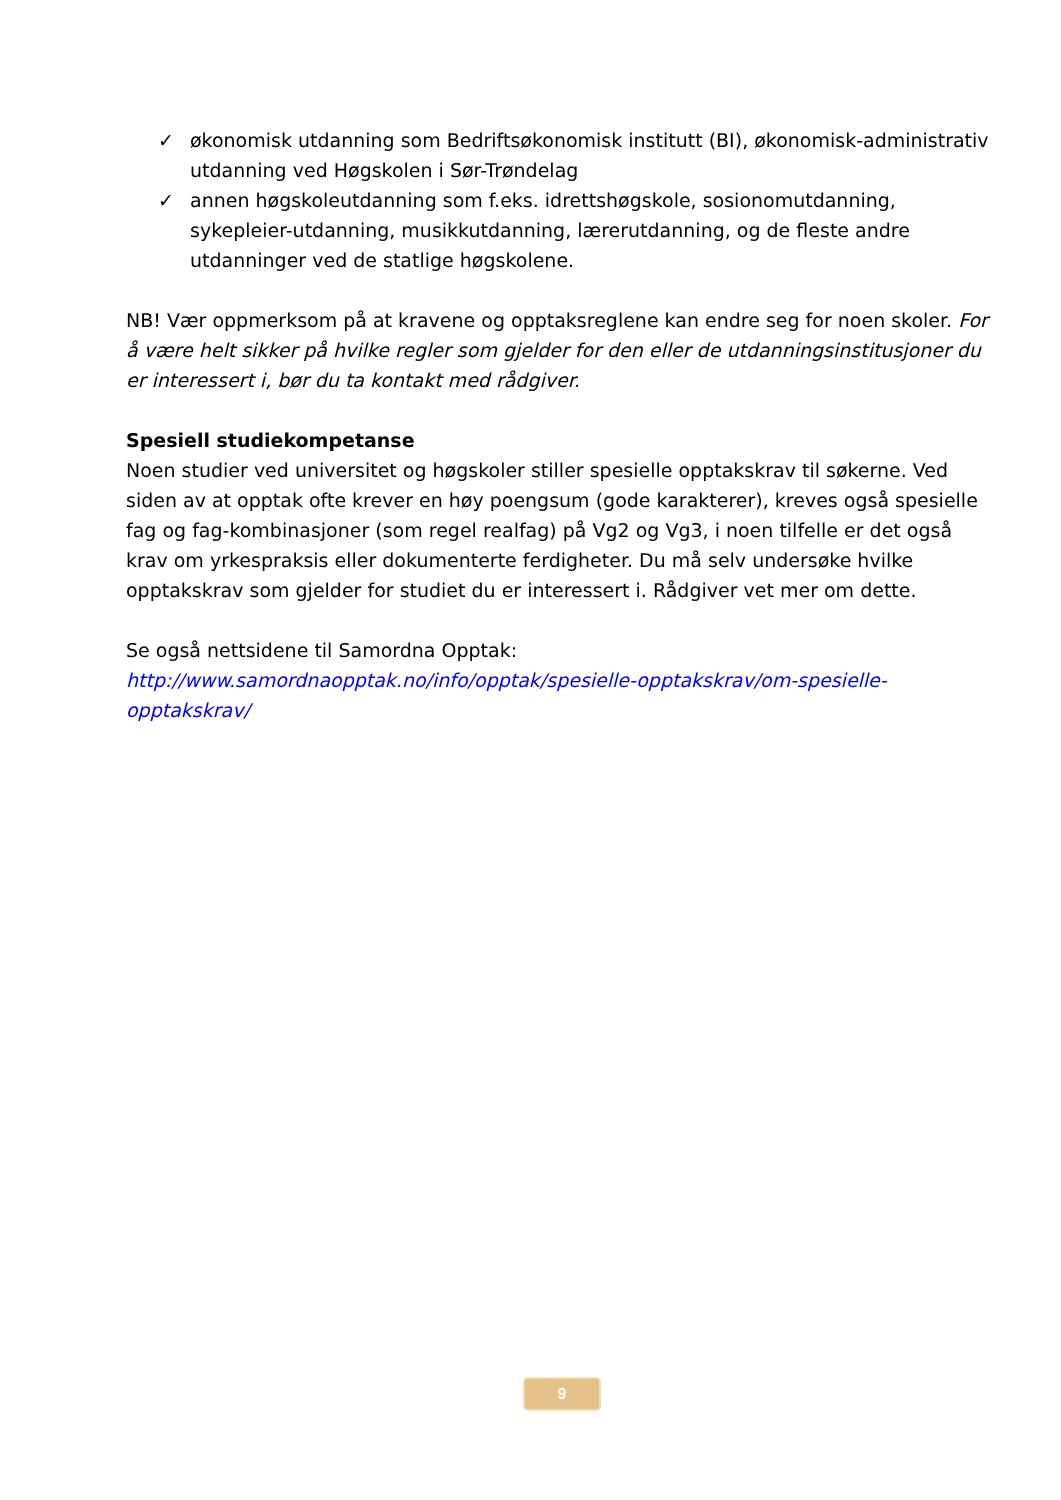✓ økonomisk utdanning som Bedriftsøkonomisk institutt (BI), økonomisk-administrativ utdanning ved Høgskolen i Sør-Trøndelag
✓ annen høgskoleutdanning som f.eks. idrettshøgskole, sosionomutdanning, sykepleier-utdanning, musikkutdanning, lærerutdanning, og de fleste andre utdanninger ved de statlige høgskolene.
NB! Vær oppmerksom på at kravene og opptaksreglene kan endre seg for noen skoler. For å være helt sikker på hvilke regler som gjelder for den eller de utdanningsinstitusjoner du er interessert i, bør du ta kontakt med rådgiver.
Spesiell studiekompetanse
Noen studier ved universitet og høgskoler stiller spesielle opptakskrav til søkerne. Ved siden av at opptak ofte krever en høy poengsum (gode karakterer), kreves også spesielle fag og fag-kombinasjoner (som regel realfag) på Vg2 og Vg3, i noen tilfelle er det også krav om yrkespraksis eller dokumenterte ferdigheter. Du må selv undersøke hvilke opptakskrav som gjelder for studiet du er interessert i. Rådgiver vet mer om dette.
Se også nettsidene til Samordna Opptak:
http://www.samordnaopptak.no/info/opptak/spesielle-opptakskrav/om-spesielle-opptakskrav/
9